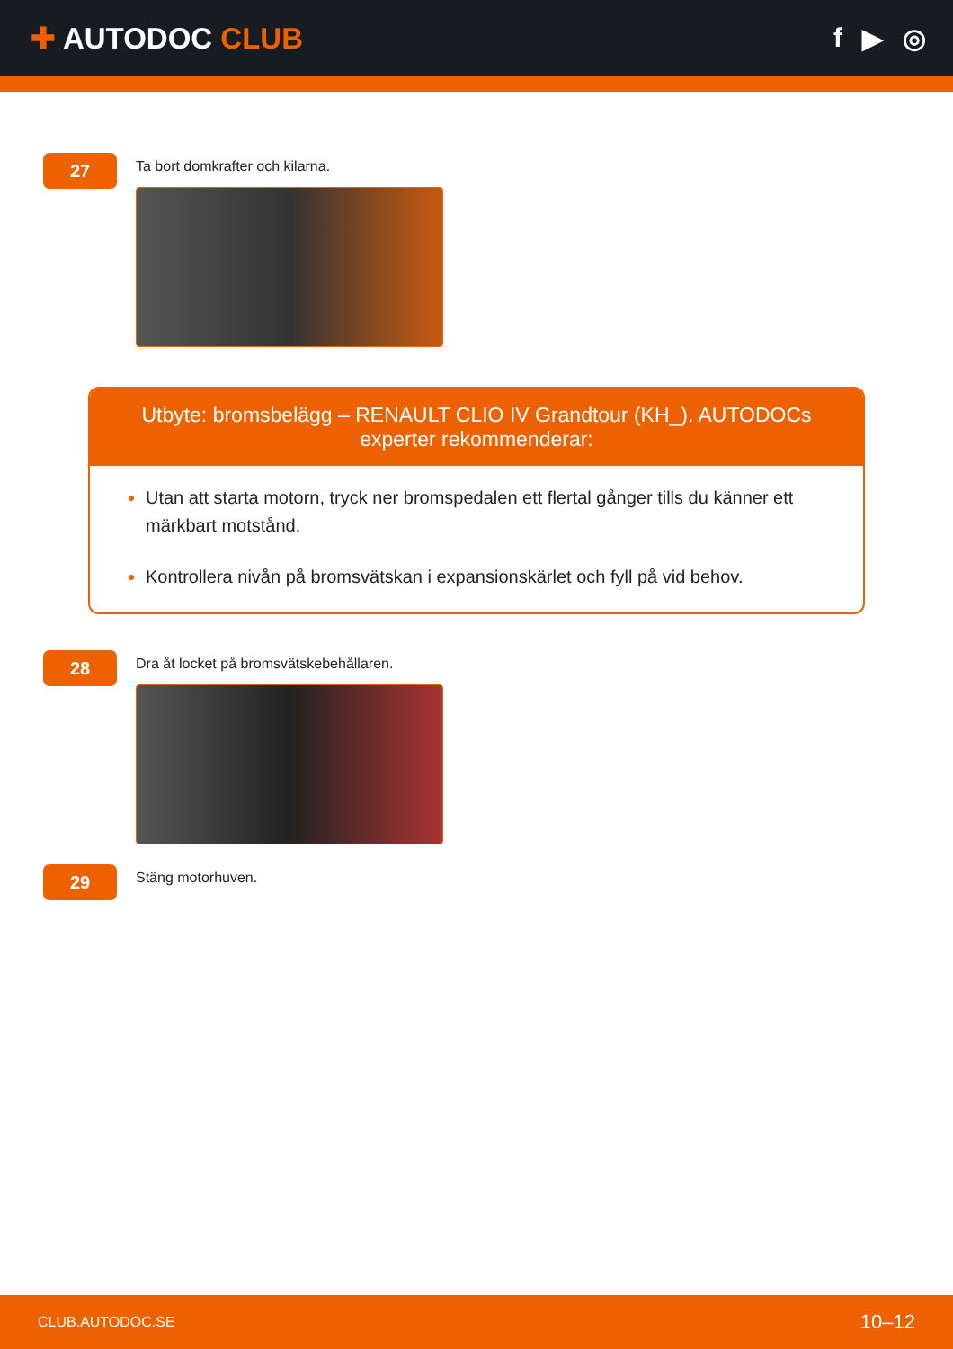✚ AUTODOC CLUB f ▶ ◎
27
Ta bort domkrafter och kilarna.
Utbyte: bromsbelägg – RENAULT CLIO IV Grandtour (KH_). AUTODOCs experter rekommenderar:
Utan att starta motorn, tryck ner bromspedalen ett flertal gånger tills du känner ett märkbart motstånd.
Kontrollera nivån på bromsvätskan i expansionskärlet och fyll på vid behov.
28
Dra åt locket på bromsvätskebehållaren.
29
Stäng motorhuven.
CLUB.AUTODOC.SE 10–12